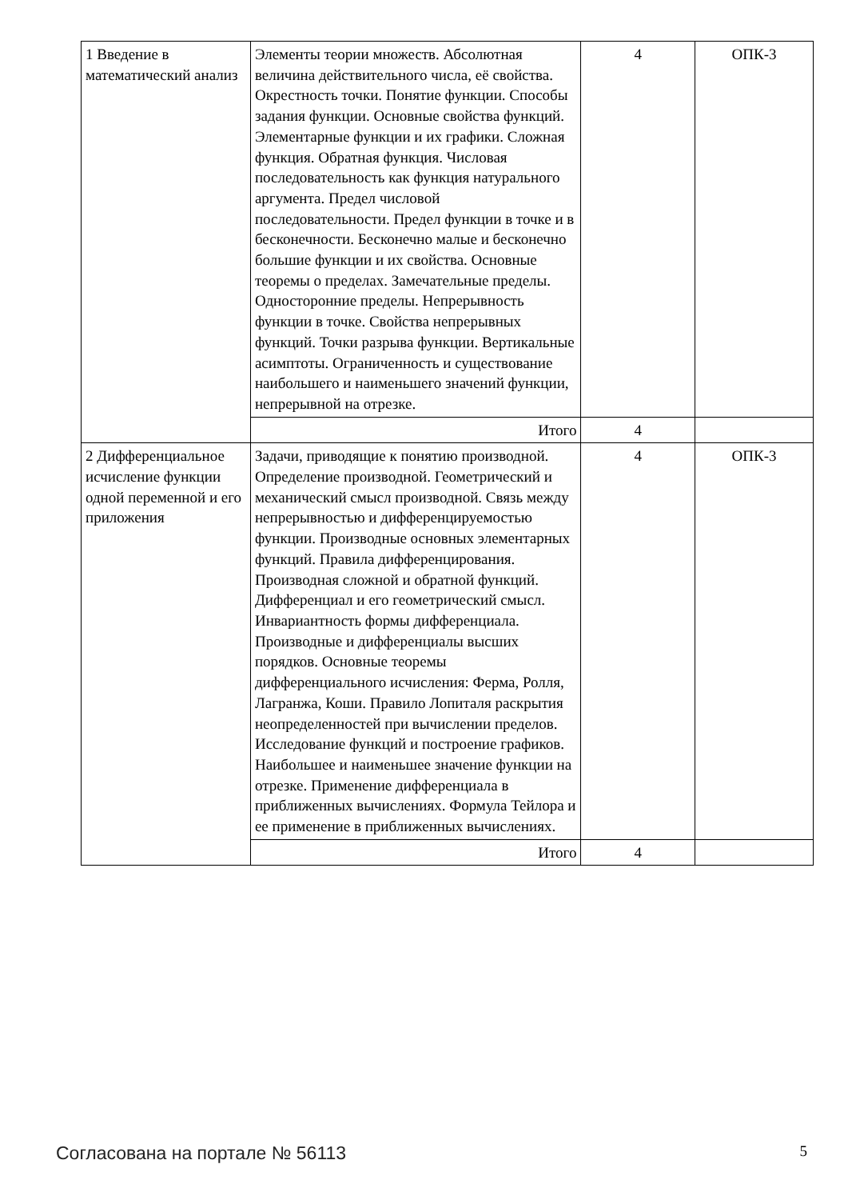| 1 Введение в математический анализ | Элементы теории множеств. Абсолютная величина действительного числа, её свойства. Окрестность точки. Понятие функции. Способы задания функции. Основные свойства функций. Элементарные функции и их графики. Сложная функция. Обратная функция. Числовая последовательность как функция натурального аргумента. Предел числовой последовательности. Предел функции в точке и в бесконечности. Бесконечно малые и бесконечно большие функции и их свойства. Основные теоремы о пределах. Замечательные пределы. Односторонние пределы. Непрерывность функции в точке. Свойства непрерывных функций. Точки разрыва функции. Вертикальные асимптоты. Ограниченность и существование наибольшего и наименьшего значений функции, непрерывной на отрезке. | 4 | ОПК-3 |
| | Итого | 4 | |
| 2 Дифференциальное исчисление функции одной переменной и его приложения | Задачи, приводящие к понятию производной. Определение производной. Геометрический и механический смысл производной. Связь между непрерывностью и дифференцируемостью функции. Производные основных элементарных функций. Правила дифференцирования. Производная сложной и обратной функций. Дифференциал и его геометрический смысл. Инвариантность формы дифференциала. Производные и дифференциалы высших порядков. Основные теоремы дифференциального исчисления: Ферма, Ролля, Лагранжа, Коши. Правило Лопиталя раскрытия неопределенностей при вычислении пределов. Исследование функций и построение графиков. Наибольшее и наименьшее значение функции на отрезке. Применение дифференциала в приближенных вычислениях. Формула Тейлора и ее применение в приближенных вычислениях. | 4 | ОПК-3 |
| | Итого | 4 | |
Согласована на портале № 56113 5